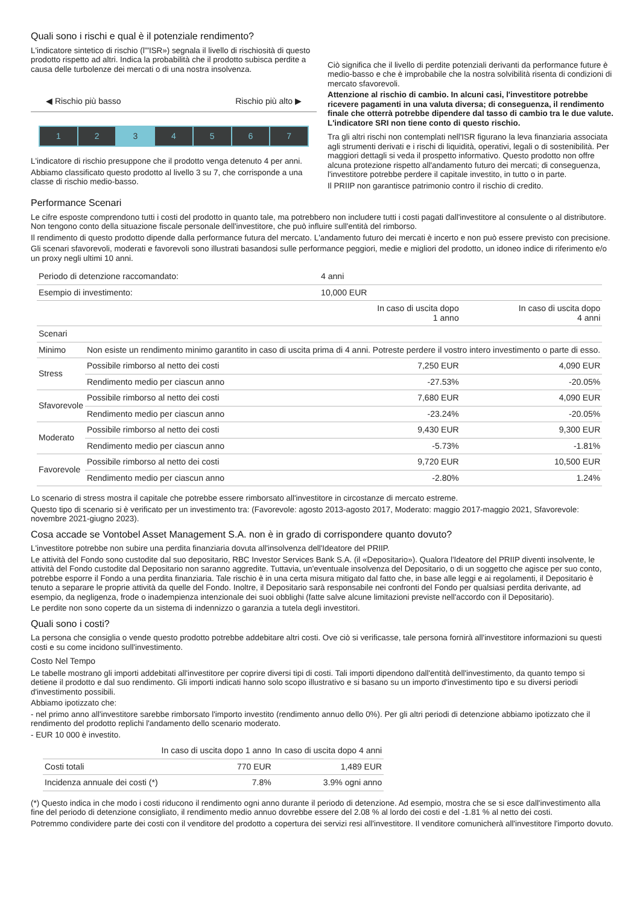Quali sono i rischi e qual è il potenziale rendimento?
L'indicatore sintetico di rischio (l'"ISR») segnala il livello di rischiosità di questo prodotto rispetto ad altri. Indica la probabilità che il prodotto subisca perdite a causa delle turbolenze dei mercati o di una nostra insolvenza.
◀ Rischio più basso Rischio più alto ▶
1 2 3 4567
L'indicatore di rischio presuppone che il prodotto venga detenuto 4 per anni.
Abbiamo classificato questo prodotto al livello 3 su 7, che corrisponde a una classe di rischio medio-basso.
Ciò significa che il livello di perdite potenziali derivanti da performance future è medio-basso e che è improbabile che la nostra solvibilità risenta di condizioni di mercato sfavorevoli.
Attenzione al rischio di cambio. In alcuni casi, l'investitore potrebbe ricevere pagamenti in una valuta diversa; di conseguenza, il rendimento finale che otterrà potrebbe dipendere dal tasso di cambio tra le due valute. L'indicatore SRI non tiene conto di questo rischio.
Tra gli altri rischi non contemplati nell'ISR figurano la leva finanziaria associata agli strumenti derivati e i rischi di liquidità, operativi, legali o di sostenibilità. Per maggiori dettagli si veda il prospetto informativo. Questo prodotto non offre alcuna protezione rispetto all'andamento futuro dei mercati; di conseguenza, l'investitore potrebbe perdere il capitale investito, in tutto o in parte.
Il PRIIP non garantisce patrimonio contro il rischio di credito.
Performance Scenari
Le cifre esposte comprendono tutti i costi del prodotto in quanto tale, ma potrebbero non includere tutti i costi pagati dall'investitore al consulente o al distributore. Non tengono conto della situazione fiscale personale dell'investitore, che può influire sull'entità del rimborso.
Il rendimento di questo prodotto dipende dalla performance futura del mercato. L'andamento futuro dei mercati è incerto e non può essere previsto con precisione.
Gli scenari sfavorevoli, moderati e favorevoli sono illustrati basandosi sulle performance peggiori, medie e migliori del prodotto, un idoneo indice di riferimento e/o un proxy negli ultimi 10 anni.
| Periodo di detenzione raccomandato: | | 4 anni | |
| Esempio di investimento: | | 10,000 EUR | |
| | | In caso di uscita dopo 1 anno | In caso di uscita dopo 4 anni |
| Scenari | | | |
| Minimo | Non esiste un rendimento minimo garantito in caso di uscita prima di 4 anni. Potreste perdere il vostro intero investimento o parte di esso. | | |
| Stress | Possibile rimborso al netto dei costi | 7,250 EUR | 4,090 EUR |
| | Rendimento medio per ciascun anno | -27.53% | -20.05% |
| Sfavorevole | Possibile rimborso al netto dei costi | 7,680 EUR | 4,090 EUR |
| | Rendimento medio per ciascun anno | -23.24% | -20.05% |
| Moderato | Possibile rimborso al netto dei costi | 9,430 EUR | 9,300 EUR |
| | Rendimento medio per ciascun anno | -5.73% | -1.81% |
| Favorevole | Possibile rimborso al netto dei costi | 9,720 EUR | 10,500 EUR |
| | Rendimento medio per ciascun anno | -2.80% | 1.24% |
Lo scenario di stress mostra il capitale che potrebbe essere rimborsato all'investitore in circostanze di mercato estreme.
Questo tipo di scenario si è verificato per un investimento tra: (Favorevole: agosto 2013-agosto 2017, Moderato: maggio 2017-maggio 2021, Sfavorevole: novembre 2021-giugno 2023).
Cosa accade se Vontobel Asset Management S.A. non è in grado di corrispondere quanto dovuto?
L'investitore potrebbe non subire una perdita finanziaria dovuta all'insolvenza dell'Ideatore del PRIIP.
Le attività del Fondo sono custodite dal suo depositario, RBC Investor Services Bank S.A. (il «Depositario»). Qualora l'Ideatore del PRIIP diventi insolvente, le attività del Fondo custodite dal Depositario non saranno aggredite. Tuttavia, un'eventuale insolvenza del Depositario, o di un soggetto che agisce per suo conto, potrebbe esporre il Fondo a una perdita finanziaria. Tale rischio è in una certa misura mitigato dal fatto che, in base alle leggi e ai regolamenti, il Depositario è tenuto a separare le proprie attività da quelle del Fondo. Inoltre, il Depositario sarà responsabile nei confronti del Fondo per qualsiasi perdita derivante, ad esempio, da negligenza, frode o inadempienza intenzionale dei suoi obblighi (fatte salve alcune limitazioni previste nell'accordo con il Depositario).
Le perdite non sono coperte da un sistema di indennizzo o garanzia a tutela degli investitori.
Quali sono i costi?
La persona che consiglia o vende questo prodotto potrebbe addebitare altri costi. Ove ciò si verificasse, tale persona fornirà all'investitore informazioni su questi costi e su come incidono sull'investimento.
Costo Nel Tempo
Le tabelle mostrano gli importi addebitati all'investitore per coprire diversi tipi di costi. Tali importi dipendono dall'entità dell'investimento, da quanto tempo si detiene il prodotto e dal suo rendimento. Gli importi indicati hanno solo scopo illustrativo e si basano su un importo d'investimento tipo e su diversi periodi d'investimento possibili.
Abbiamo ipotizzato che:
- nel primo anno all'investitore sarebbe rimborsato l'importo investito (rendimento annuo dello 0%). Per gli altri periodi di detenzione abbiamo ipotizzato che il rendimento del prodotto replichi l'andamento dello scenario moderato.
- EUR 10 000 è investito.
| | In caso di uscita dopo 1 anno | In caso di uscita dopo 4 anni |
| --- | --- | --- |
| Costi totali | 770 EUR | 1,489 EUR |
| Incidenza annuale dei costi (*) | 7.8% | 3.9% ogni anno |
(*) Questo indica in che modo i costi riducono il rendimento ogni anno durante il periodo di detenzione. Ad esempio, mostra che se si esce dall'investimento alla fine del periodo di detenzione consigliato, il rendimento medio annuo dovrebbe essere del 2.08 % al lordo dei costi e del -1.81 % al netto dei costi.
Potremmo condividere parte dei costi con il venditore del prodotto a copertura dei servizi resi all'investitore. Il venditore comunicherà all'investitore l'importo dovuto.